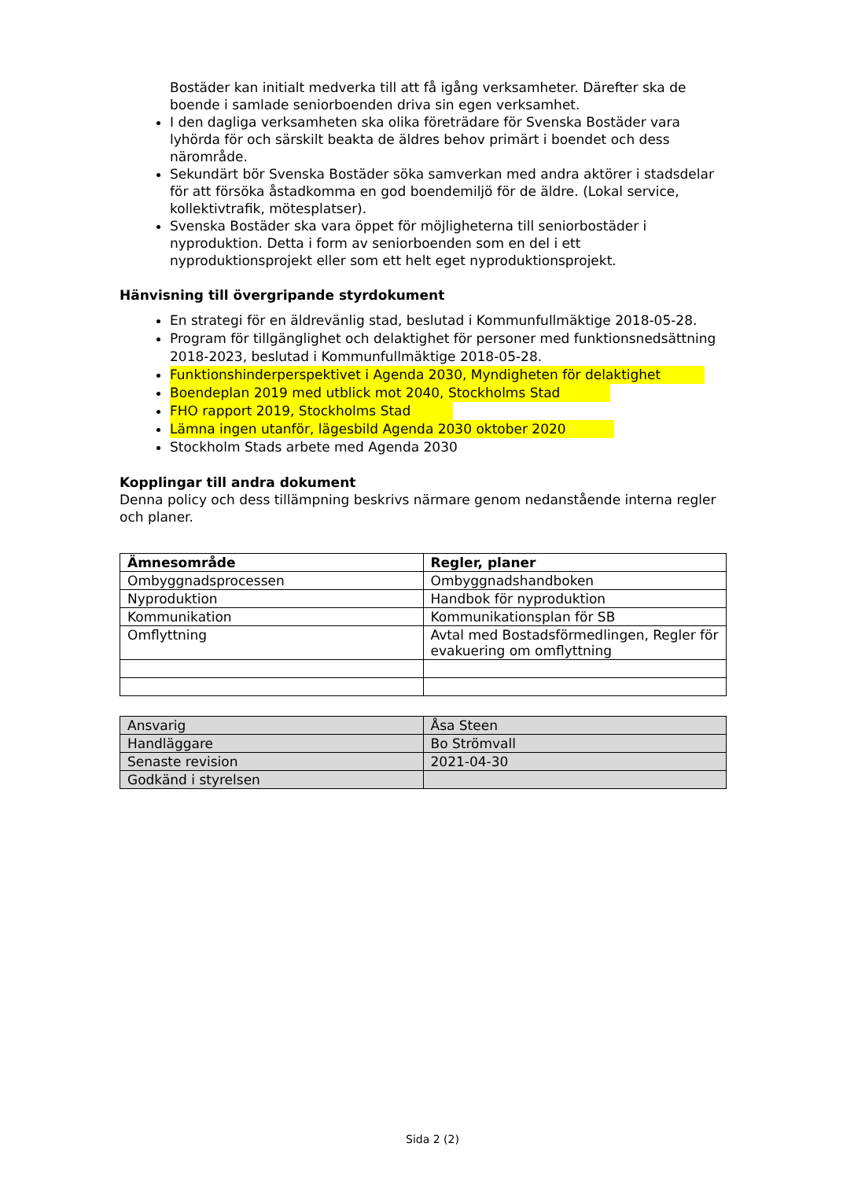Bostäder kan initialt medverka till att få igång verksamheter. Därefter ska de boende i samlade seniorboenden driva sin egen verksamhet.
I den dagliga verksamheten ska olika företrädare för Svenska Bostäder vara lyhörda för och särskilt beakta de äldres behov primärt i boendet och dess närområde.
Sekundärt bör Svenska Bostäder söka samverkan med andra aktörer i stadsdelar för att försöka åstadkomma en god boendemiljö för de äldre. (Lokal service, kollektivtrafik, mötesplatser).
Svenska Bostäder ska vara öppet för möjligheterna till seniorbostäder i nyproduktion. Detta i form av seniorboenden som en del i ett nyproduktionsprojekt eller som ett helt eget nyproduktionsprojekt.
Hänvisning till övergripande styrdokument
En strategi för en äldrevänlig stad, beslutad i Kommunfullmäktige 2018-05-28.
Program för tillgänglighet och delaktighet för personer med funktionsnedsättning 2018-2023, beslutad i Kommunfullmäktige 2018-05-28.
Funktionshinderperspektivet i Agenda 2030, Myndigheten för delaktighet
Boendeplan 2019 med utblick mot 2040, Stockholms Stad
FHO rapport 2019, Stockholms Stad
Lämna ingen utanför, lägesbild Agenda 2030 oktober 2020
Stockholm Stads arbete med Agenda 2030
Kopplingar till andra dokument
Denna policy och dess tillämpning beskrivs närmare genom nedanstående interna regler och planer.
| Ämnesområde | Regler, planer |
| --- | --- |
| Ombyggnadsprocessen | Ombyggnadshandboken |
| Nyproduktion | Handbok för nyproduktion |
| Kommunikation | Kommunikationsplan för SB |
| Omflyttning | Avtal med Bostadsförmedlingen, Regler för evakuering om omflyttning |
| Ansvarig | Åsa Steen |
| Handläggare | Bo Strömvall |
| Senaste revision | 2021-04-30 |
| Godkänd i styrelsen | |
Sida 2 (2)